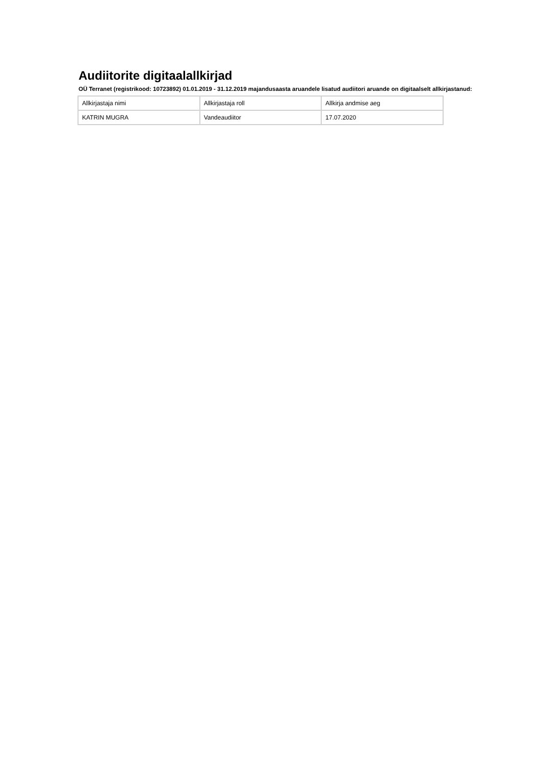Audiitorite digitaalallkirjad
OÜ Terranet (registrikood: 10723892) 01.01.2019 - 31.12.2019 majandusaasta aruandele lisatud audiitori aruande on digitaalselt allkirjastanud:
| Allkirjastaja nimi | Allkirjastaja roll | Allkirja andmise aeg |
| KATRIN MUGRA | Vandeaudiitor | 17.07.2020 |